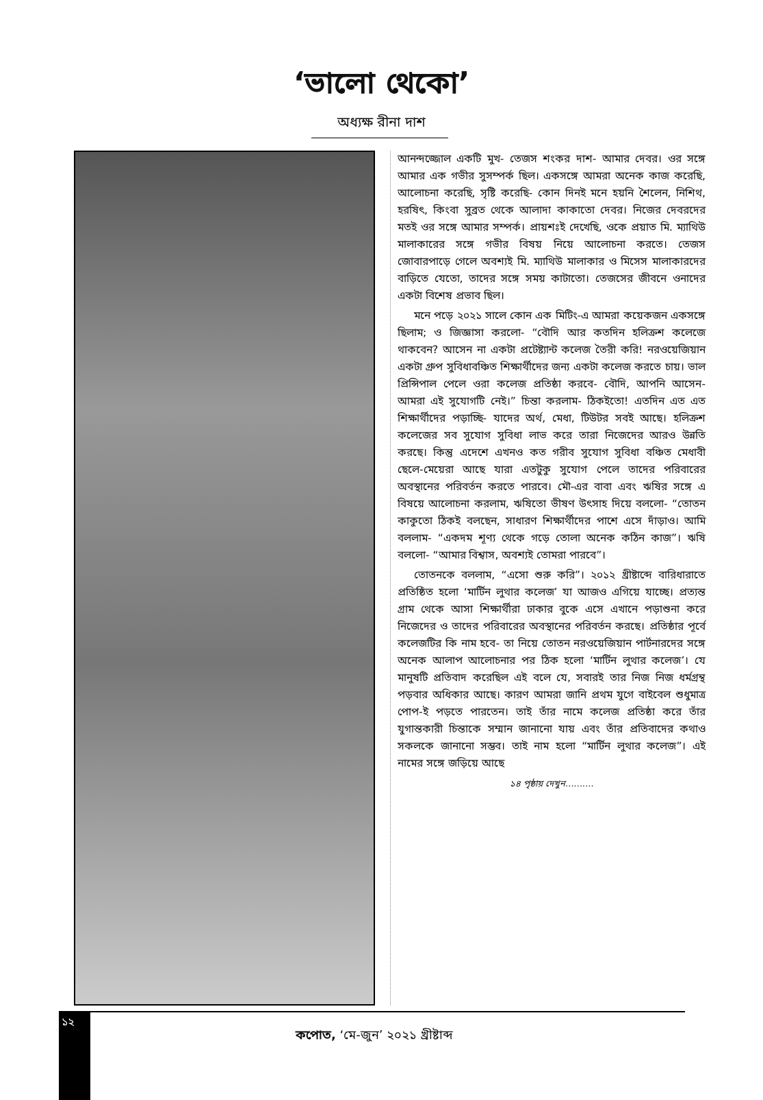‘ভালো থেকো’
অধ্যক্ষ রীনা দাশ
আনন্দজ্জোল একটি মুখ- তেজস শংকর দাশ- আমার দেবর। ওর সঙ্গে আমার এক গভীর সুসম্পর্ক ছিল। একসঙ্গে আমরা অনেক কাজ করেছি, আলোচনা করেছি, সৃষ্টি করেছি- কোন দিনই মনে হয়নি শৈলেন, নিশিথ, হরষিৎ, কিংবা সুব্রত থেকে আলাদা কাকাতো দেবর। নিজের দেবরদের মতই ওর সঙ্গে আমার সম্পর্ক। প্রায়শঃই দেখেছি, ওকে প্রয়াত মি. ম্যাথিউ মালাকারের সঙ্গে গভীর বিষয় নিয়ে আলোচনা করতে। তেজস জোবারপাড়ে গেলে অবশ্যই মি. ম্যাথিউ মালাকার ও মিসেস মালাকারদের বাড়িতে যেতো, তাদের সঙ্গে সময় কাটাতো। তেজসের জীবনে ওনাদের একটা বিশেষ প্রভাব ছিল।
মনে পড়ে ২০২১ সালে কোন এক মিটিং-এ আমরা কয়েকজন একসঙ্গে ছিলাম; ও জিজ্ঞাসা করলো- “বৌদি আর কতদিন হলিক্রশ কলেজে থাকবেন? আসেন না একটা প্রটেষ্ট্যান্ট কলেজ তৈরী করি! নরওয়েজিয়ান একটা গ্রুপ সুবিধাবঞ্চিত শিক্ষার্থীদের জন্য একটা কলেজ করতে চায়। ভাল প্রিন্সিপাল পেলে ওরা কলেজ প্রতিষ্ঠা করবে- বৌদি, আপনি আসেন- আমরা এই সুযোগটি নেই।” চিন্তা করলাম- ঠিকইতো! এতদিন এত এত শিক্ষার্থীদের পড়াচ্ছি- যাদের অর্থ, মেধা, টিউটর সবই আছে। হলিক্রশ কলেজের সব সুযোগ সুবিধা লাভ করে তারা নিজেদের আরও উন্নতি করছে। কিন্তু এদেশে এখনও কত গরীব সুযোগ সুবিধা বঞ্চিত মেধাবী ছেলে-মেয়েরা আছে যারা এতটুকু সুযোগ পেলে তাদের পরিবারের অবস্থানের পরিবর্তন করতে পারবে। মৌ-এর বাবা এবং ঋষির সঙ্গে এ বিষয়ে আলোচনা করলাম, ঋষিতো ভীষণ উৎসাহ দিয়ে বললো- “তোতন কাকুতো ঠিকই বলছেন, সাধারণ শিক্ষার্থীদের পাশে এসে দাঁড়াও। আমি বললাম- “একদম শূণ্য থেকে গড়ে তোলা অনেক কঠিন কাজ”। ঋষি বললো- “আমার বিশ্বাস, অবশ্যই তোমরা পারবে”।
তোতনকে বললাম, “এসো শুরু করি”। ২০১২ খ্রীষ্টাব্দে বারিধারাতে প্রতিষ্ঠিত হলো ‘মার্টিন লুথার কলেজ’ যা আজও এগিয়ে যাচ্ছে। প্রত্যন্ত গ্রাম থেকে আসা শিক্ষার্থীরা ঢাকার বুকে এসে এখানে পড়াশুনা করে নিজেদের ও তাদের পরিবারের অবস্থানের পরিবর্তন করছে। প্রতিষ্ঠার পূর্বে কলেজটির কি নাম হবে- তা নিয়ে তোতন নরওয়েজিয়ান পার্টনারদের সঙ্গে অনেক আলাপ আলোচনার পর ঠিক হলো ‘মার্টিন লুথার কলেজ’। যে মানুষটি প্রতিবাদ করেছিল এই বলে যে, সবারই তার নিজ নিজ ধর্মগ্রন্থ পড়বার অধিকার আছে। কারণ আমরা জানি প্রথম যুগে বাইবেল শুধুমাত্র পোপ-ই পড়তে পারতেন। তাই তাঁর নামে কলেজ প্রতিষ্ঠা করে তাঁর যুগান্তকারী চিন্তাকে সম্মান জানানো যায় এবং তাঁর প্রতিবাদের কথাও সকলকে জানানো সম্ভব। তাই নাম হলো “মার্টিন লুথার কলেজ”। এই নামের সঙ্গে জড়িয়ে আছে
১৪ পৃষ্ঠায় দেখুন..........
১২
কপোত, ‘মে-জুন’ ২০২১ খ্রীষ্টাব্দ